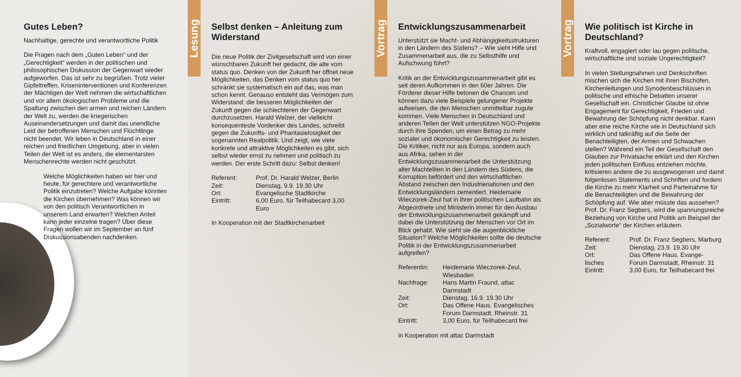Gutes Leben?
Nachhaltige, gerechte und verantwortliche Politik
Die Fragen nach dem „Guten Leben“ und der „Gerechtigkeit“ werden in der politischen und philosophischen Diskussion der Gegenwart wieder aufgeworfen. Das ist sehr zu begrüßen. Trotz vieler Gipfeltreffen, Kriseninterventionen und Konferenzen der Mächtigen der Welt nehmen die wirtschaftlichen und vor allem ökologischen Probleme und die Spaltung zwischen den armen und reichen Ländern der Welt zu, werden die kriegerischen Auseinandersetzungen und damit das unendliche Leid der betroffenen Menschen und Flüchtlinge nicht beendet. Wir leben in Deutschland in einer reichen und friedlichen Umgebung, aber in vielen Teilen der Welt ist es anders, die elementarsten Menschenrechte werden nicht geschützt.
Welche Möglichkeiten haben wir hier und heute, für gerechtere und verantwortliche Politik einzutreten? Welche Aufgabe könnten die Kirchen übernehmen? Was können wir von den politisch Verantwortlichen in unserem Land erwarten? Welchen Anteil kann jeder einzelne tragen? Über diese Fragen wollen wir im September an fünf Diskussionsabenden nachdenken.
Lesung
Selbst denken – Anleitung zum Widerstand
Die neue Politik der Zivilgesellschaft wird von einer wünschbaren Zukunft her gedacht, die alte vom status quo. Denken von der Zukunft her öffnet neue Möglichkeiten, das Denken vom status quo her schränkt sie systematisch ein auf das, was man schon kennt. Genauso entsteht das Vermögen zum Widerstand: die besseren Möglichkeiten der Zukunft gegen die schlechteren der Gegenwart durchzusetzen. Harald Welzer, der vielleicht konsequenteste Vordenker des Landes, schreibt gegen die Zukunfts- und Phantasielosigkeit der sogenannten Realpolitik. Und zeigt, wie viele konkrete und attraktive Möglichkeiten es gibt, sich selbst wieder ernst zu nehmen und politisch zu werden. Der erste Schritt dazu: Selbst denken!
Referent: Prof. Dr. Harald Welzer, Berlin Zeit: Dienstag, 9.9. 19.30 Uhr Ort: Evangelische Stadtkirche Eintritt: 6,00 Euro, für Teilhabecard 3,00 Euro
In Kooperation mit der Stadtkirchenarbeit
Vortrag
Entwicklungszusammenarbeit
Unterstützt sie Macht- und Abhängigkeitsstrukturen in den Ländern des Südens? – Wie sieht Hilfe und Zusammenarbeit aus, die zu Selbsthilfe und Aufschwung führt?
Kritik an der Entwicklungszusammenarbeit gibt es seit deren Aufkommen in den 60er Jahren. Die Förderer dieser Hilfe betonen die Chancen und können dazu viele Beispiele gelungener Projekte aufweisen, die den Menschen unmittelbar zugute kommen. Viele Menschen in Deutschland und anderen Teilen der Welt unterstützen NGO-Projekte durch ihre Spenden, um einen Betrag zu mehr sozialer und ökonomischer Gerechtigkeit zu leisten. Die Kritiker, nicht nur aus Europa, sondern auch aus Afrika, sehen in der Entwicklungszusammenarbeit die Unterstützung alter Machteliten in den Ländern des Südens, die Korruption befördert und den wirtschaftlichen Abstand zwischen den Industrienationen und den Entwicklungsländern zementiert. Heidemarie Wieczorek-Zeul hat in ihrer politischen Laufbahn als Abgeordnete und Ministerin immer für den Ausbau der Entwicklungszusammenarbeit gekämpft und dabei die Unterstützung der Menschen vor Ort im Blick gehabt. Wie sieht sie die augenblickliche Situation? Welche Möglichkeiten sollte die deutsche Politik in der Entwicklungszusammenarbeit aufgreifen?
Referentin: Heidemarie Wieczorek-Zeul, Wiesbaden Nachfrage: Hans Martin Fraund, attac Darmstadt Zeit: Dienstag, 16.9. 19.30 Uhr Ort: Das Offene Haus. Evangelisches Forum Darmstadt, Rheinstr. 31 Eintritt: 3,00 Euro, für Teilhabecard frei
in Kooperation mit attac Darmstadt
Vortrag
Wie politisch ist Kirche in Deutschland?
Kraftvoll, engagiert oder lau gegen politische, wirtschaftliche und soziale Ungerechtigkeit?
In vielen Stellungnahmen und Denkschriften mischen sich die Kirchen mit ihren Bischöfen, Kirchenleitungen und Synodenbeschlüssen in politische und ethische Debatten unserer Gesellschaft ein. Christlicher Glaube ist ohne Engagement für Gerechtigkeit, Frieden und Bewahrung der Schöpfung nicht denkbar. Kann aber eine reiche Kirche wie in Deutschland sich wirklich und tatkräftig auf die Seite der Benachteiligten, der Armen und Schwachen stellen? Während ein Teil der Gesellschaft den Glauben zur Privatsache erklärt und den Kirchen jeden politischen Einfluss entziehen möchte, kritisieren andere die zu ausgewogenen und damit folgenlosen Statements und Schriften und fordern die Kirche zu mehr Klarheit und Parteinahme für die Benachteiligten und die Bewahrung der Schöpfung auf. Wie aber müsste das aussehen? Prof. Dr. Franz Segbers, wird die spannungsreiche Beziehung von Kirche und Politik am Beispiel der „Sozialworte“ der Kirchen erläutern.
Referent: Prof. Dr. Franz Segbers, Marburg Zeit: Dienstag, 23.9. 19.30 Uhr Ort: Das Offene Haus. Evange- lisches Forum Darmstadt, Rheinstr. 31 Eintritt: 3,00 Euro, für Teilhabecard frei